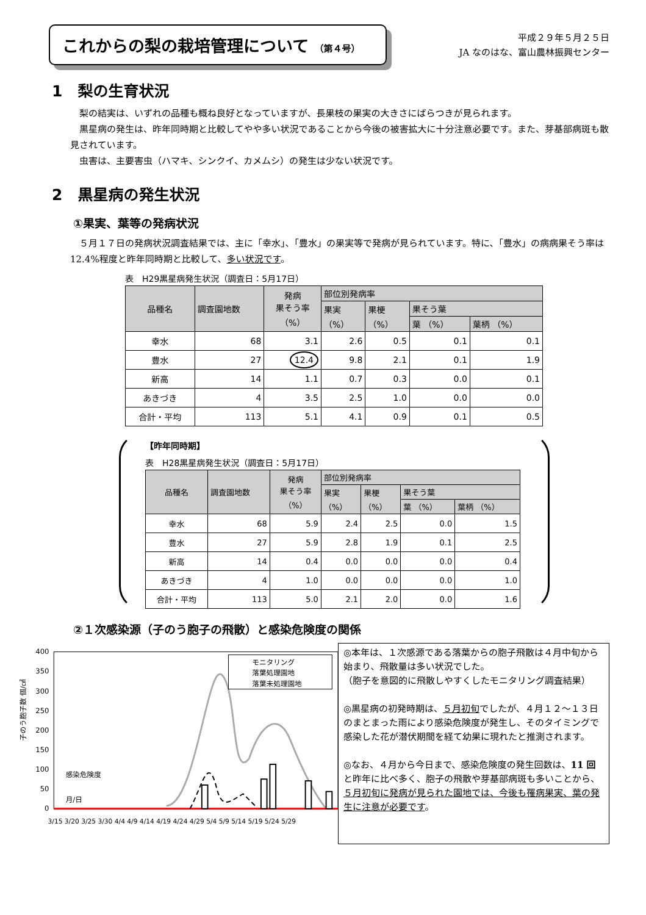これからの梨の栽培管理について （第４号）
平成２９年５月２５日
JA なのはな、富山農林振興センター
1　梨の生育状況
梨の結実は、いずれの品種も概ね良好となっていますが、長果枝の果実の大きさにばらつきが見られます。
黒星病の発生は、昨年同時期と比較してやや多い状況であることから今後の被害拡大に十分注意必要です。また、芽基部病斑も散見されています。
虫害は、主要害虫（ハマキ、シンクイ、カメムシ）の発生は少ない状況です。
2　黒星病の発生状況
①果実、葉等の発病状況
５月１７日の発病状況調査結果では、主に「幸水」、「豊水」の果実等で発病が見られています。特に、「豊水」の病病果そう率は 12.4%程度と昨年同時期と比較して、多い状況です。
表　H29黒星病発生状況（調査日：5月17日）
| 品種名 | 調査園地数 | 発病 果そう率 （%） | 部位別発病率 | | | |
| --- | --- | --- | --- | --- | --- | --- |
| | | | 果実 （%） | 果梗 （%） | 果そう葉 | |
| | | | | | 葉 （%） | 葉柄 （%） |
| 幸水 | 68 | 3.1 | 2.6 | 0.5 | 0.1 | 0.1 |
| 豊水 | 27 | 12.4 | 9.8 | 2.1 | 0.1 | 1.9 |
| 新高 | 14 | 1.1 | 0.7 | 0.3 | 0.0 | 0.1 |
| あきづき | 4 | 3.5 | 2.5 | 1.0 | 0.0 | 0.0 |
| 合計・平均 | 113 | 5.1 | 4.1 | 0.9 | 0.1 | 0.5 |
【昨年同時期】
表　H28黒星病発生状況（調査日：5月17日）
| 品種名 | 調査園地数 | 発病 果そう率 （%） | 部位別発病率 | | | |
| --- | --- | --- | --- | --- | --- | --- |
| | | | 果実 （%） | 果梗 （%） | 果そう葉 | |
| | | | | | 葉 （%） | 葉柄 （%） |
| 幸水 | 68 | 5.9 | 2.4 | 2.5 | 0.0 | 1.5 |
| 豊水 | 27 | 5.9 | 2.8 | 1.9 | 0.1 | 2.5 |
| 新高 | 14 | 0.4 | 0.0 | 0.0 | 0.0 | 0.4 |
| あきづき | 4 | 1.0 | 0.0 | 0.0 | 0.0 | 1.0 |
| 合計・平均 | 113 | 5.0 | 2.1 | 2.0 | 0.0 | 1.6 |
②１次感染源（子のう胞子の飛散）と感染危険度の関係
子のう胞子数 個/㎠
400
350
300
250
200
150
100
50
0
感染危険度
月/日
モニタリング
落葉処理園地
落葉未処理園地
3/15 3/20 3/25 3/30 4/4 4/9 4/14 4/19 4/24 4/29 5/4 5/9 5/14 5/19 5/24 5/29
◎本年は、１次感源である落葉からの胞子飛散は４月中旬から始まり、飛散量は多い状況でした。
（胞子を意図的に飛散しやすくしたモニタリング調査結果）
◎黒星病の初発時期は、５月初旬でしたが、４月１２～１３日のまとまった雨により感染危険度が発生し、そのタイミングで感染した花が潜伏期間を経て幼果に現れたと推測されます。
◎なお、４月から今日まで、感染危険度の発生回数は、11 回と昨年に比べ多く、胞子の飛散や芽基部病斑も多いことから、５月初旬に発病が見られた園地では、今後も罹病果実、葉の発生に注意が必要です。